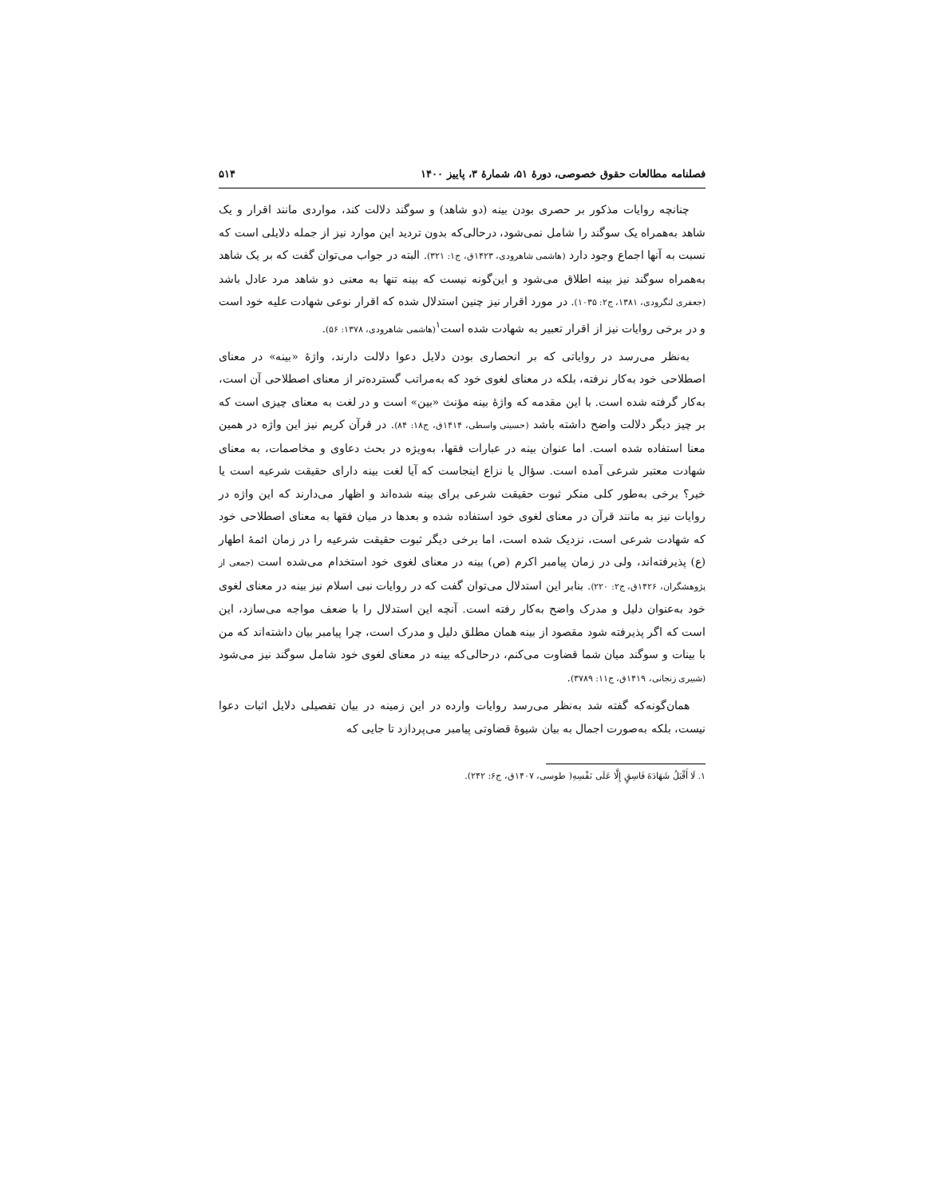فصلنامه مطالعات حقوق خصوصی، دورهٔ ۵۱، شمارهٔ ۳، پاییز ۱۴۰۰ ۵۱۴
چنانچه روایات مذکور بر حصری بودن بینه (دو شاهد) و سوگند دلالت کند، مواردی مانند اقرار و یک شاهد به‌همراه یک سوگند را شامل نمی‌شود، درحالی‌که بدون تردید این موارد نیز از جمله دلایلی است که نسبت به آنها اجماع وجود دارد (هاشمی شاهرودی، ۱۴۲۳ق، ج۱: ۳۲۱). البته در جواب می‌توان گفت که بر یک شاهد به‌همراه سوگند نیز بینه اطلاق می‌شود و این‌گونه نیست که بینه تنها به معنی دو شاهد مرد عادل باشد (جعفری لنگرودی، ۱۳۸۱، ج۲: ۱۰۳۵). در مورد اقرار نیز چنین استدلال شده که اقرار نوعی شهادت علیه خود است و در برخی روایات نیز از اقرار تعبیر به شهادت شده است<sup>۱</sup>(هاشمی شاهرودی، ۱۳۷۸: ۵۶).
به‌نظر می‌رسد در روایاتی که بر انحصاری بودن دلایل دعوا دلالت دارند، واژهٔ «بینه» در معنای اصطلاحی خود به‌کار نرفته، بلکه در معنای لغوی خود که به‌مراتب گسترده‌تر از معنای اصطلاحی آن است، به‌کار گرفته شده است. با این مقدمه که واژهٔ بینه مؤنث «بین» است و در لغت به معنای چیزی است که بر چیز دیگر دلالت واضح داشته باشد (حسینی واسطی، ۱۴۱۴ق، ج۱۸: ۸۴). در قرآن کریم نیز این واژه در همین معنا استفاده شده است. اما عنوان بینه در عبارات فقها، به‌ویژه در بحث دعاوی و مخاصمات، به معنای شهادت معتبر شرعی آمده است. سؤال یا نزاع اینجاست که آیا لغت بینه دارای حقیقت شرعیه است یا خیر؟ برخی به‌طور کلی منکر ثبوت حقیقت شرعی برای بینه شده‌اند و اظهار می‌دارند که این واژه در روایات نیز به مانند قرآن در معنای لغوی خود استفاده شده و بعدها در میان فقها به معنای اصطلاحی خود که شهادت شرعی است، نزدیک شده است، اما برخی دیگر ثبوت حقیقت شرعیه را در زمان ائمهٔ اطهار (ع) پذیرفته‌اند، ولی در زمان پیامبر اکرم (ص) بینه در معنای لغوی خود استخدام می‌شده است (جمعی از پژوهشگران، ۱۴۲۶ق، ج۲: ۲۲۰). بنابر این استدلال می‌توان گفت که در روایات نبی اسلام نیز بینه در معنای لغوی خود به‌عنوان دلیل و مدرک واضح به‌کار رفته است. آنچه این استدلال را با ضعف مواجه می‌سازد، این است که اگر پذیرفته شود مقصود از بینه همان مطلق دلیل و مدرک است، چرا پیامبر بیان داشته‌اند که من با بینات و سوگند میان شما قضاوت می‌کنم، درحالی‌که بینه در معنای لغوی خود شامل سوگند نیز می‌شود (شبیری زنجانی، ۱۴۱۹ق، ج۱۱: ۳۷۸۹).
همان‌گونه‌که گفته شد به‌نظر می‌رسد روایات وارده در این زمینه در بیان تفصیلی دلایل اثبات دعوا نیست، بلکه به‌صورت اجمال به بیان شیوهٔ قضاوتی پیامبر می‌پردازد تا جایی که
۱. لَا أَقْبَلُ شَهَادَةَ فَاسِقٍ إِلَّا عَلَى نَفْسِهِ( طوسی، ۱۴۰۷ق، ج۶: ۲۴۲).